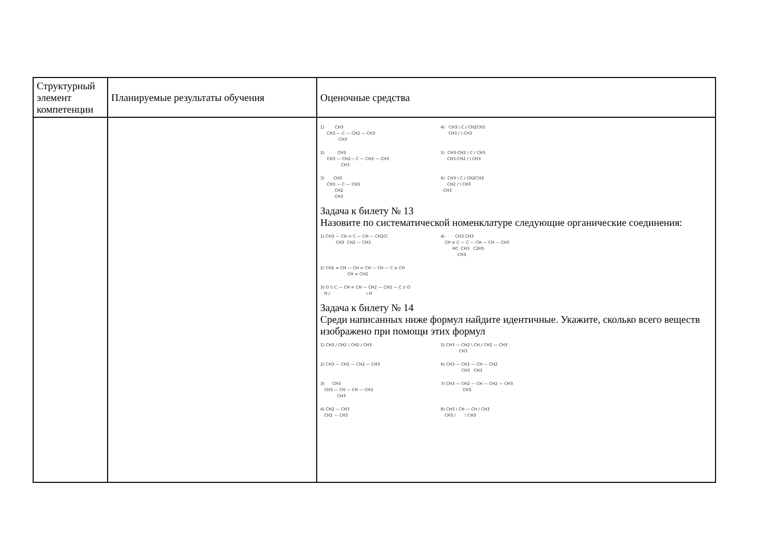| Структурный элемент компетенции | Планируемые результаты обучения | Оценочные средства |
| | | 1) CH3 CH3 — C — CH2 — CH3 CH3 4) CH3 \ C / CH2CH3 CH3 / \ CH3 2) CH3 CH3 — CH2— C — CH2 — CH3 CH3 5) CH3-CH2 \ C / CH3 CH3-CH2 / \ CH3 3) CH3 CH3 — C — CH3 CH2 CH3 6) CH3 \ C / CH2CH3 CH2 / \ CH3 CH3 Задача к билету № 13 Назовите по систематической номенклатуре следующие органические соединения: 1) CH3 — CH = C — CH — CH2Cl CH3 CH2 — CH3 4) CH3 CH3 CH ≡ C — C — CH — CH — CH3 HC CH3 C2H5 CH3 2) CH2 = CH — CH = CH — CH — C ≡ CH CH = CH2 3) O \\ C — CH = CH — CH2 — CH2 — C // O H / \ H Задача к билету № 14 Среди написанных ниже формул найдите идентичные. Укажите, сколько всего веществ изображено при помощи этих формул 1) CH3 / CH2 \ CH2 / CH3 5) CH3 — CH2 \ CH / CH2 — CH3 CH3 2) CH3 — CH2 — CH2 — CH3 6) CH3 — CH2 — CH — CH2 CH3 CH3 3) CH3 CH3 — CH — CH — CH3 CH3 7) CH3 — CH2 — CH — CH2 — CH3 CH3 4) CH2 — CH3 CH2 — CH3 8) CH3 \ CH — CH / CH3 CH3 / \ CH3 |